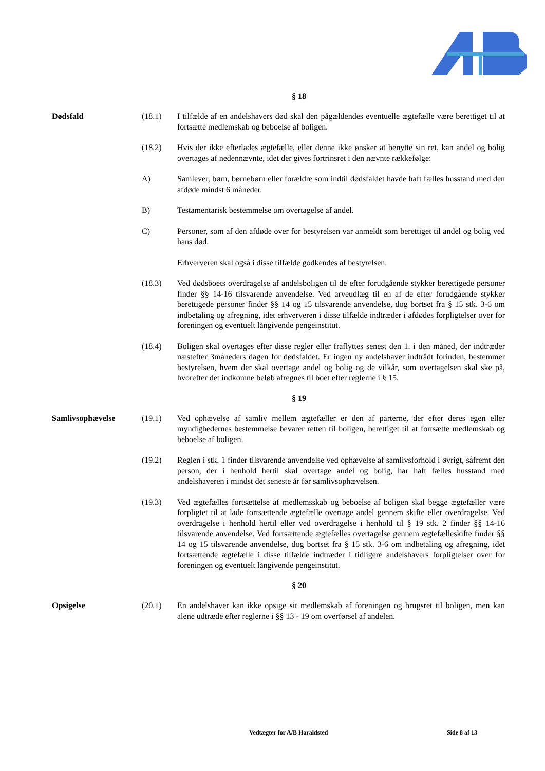§ 18
Dødsfald (18.1) I tilfælde af en andelshavers død skal den pågældendes eventuelle ægtefælle være berettiget til at fortsætte medlemskab og beboelse af boligen.
(18.2) Hvis der ikke efterlades ægtefælle, eller denne ikke ønsker at benytte sin ret, kan andel og bolig overtages af nedennævnte, idet der gives fortrinsret i den nævnte rækkefølge:
A) Samlever, børn, børnebørn eller forældre som indtil dødsfaldet havde haft fælles husstand med den afdøde mindst 6 måneder.
B) Testamentarisk bestemmelse om overtagelse af andel.
C) Personer, som af den afdøde over for bestyrelsen var anmeldt som berettiget til andel og bolig ved hans død.
Erhververen skal også i disse tilfælde godkendes af bestyrelsen.
(18.3) Ved dødsboets overdragelse af andelsboligen til de efter forudgående stykker berettigede personer finder §§ 14-16 tilsvarende anvendelse. Ved arveudlæg til en af de efter forudgående stykker berettigede personer finder §§ 14 og 15 tilsvarende anvendelse, dog bortset fra § 15 stk. 3-6 om indbetaling og afregning, idet erhververen i disse tilfælde indtræder i afdødes forpligtelser over for foreningen og eventuelt långivende pengeinstitut.
(18.4) Boligen skal overtages efter disse regler eller fraflyttes senest den 1. i den måned, der indtræder næstefter 3måneders dagen for dødsfaldet. Er ingen ny andelshaver indtrådt forinden, bestemmer bestyrelsen, hvem der skal overtage andel og bolig og de vilkår, som overtagelsen skal ske på, hvorefter det indkomne beløb afregnes til boet efter reglerne i § 15.
§ 19
Samlivsophævelse (19.1) Ved ophævelse af samliv mellem ægtefæller er den af parterne, der efter deres egen eller myndighedernes bestemmelse bevarer retten til boligen, berettiget til at fortsætte medlemskab og beboelse af boligen.
(19.2) Reglen i stk. 1 finder tilsvarende anvendelse ved ophævelse af samlivsforhold i øvrigt, såfremt den person, der i henhold hertil skal overtage andel og bolig, har haft fælles husstand med andelshaveren i mindst det seneste år før samlivsophævelsen.
(19.3) Ved ægtefælles fortsættelse af medlemsskab og beboelse af boligen skal begge ægtefæller være forpligtet til at lade fortsættende ægtefælle overtage andel gennem skifte eller overdragelse. Ved overdragelse i henhold hertil eller ved overdragelse i henhold til § 19 stk. 2 finder §§ 14-16 tilsvarende anvendelse. Ved fortsættende ægtefælles overtagelse gennem ægtefælleskifte finder §§ 14 og 15 tilsvarende anvendelse, dog bortset fra § 15 stk. 3-6 om indbetaling og afregning, idet fortsættende ægtefælle i disse tilfælde indtræder i tidligere andelshavers forpligtelser over for foreningen og eventuelt långivende pengeinstitut.
§ 20
Opsigelse (20.1) En andelshaver kan ikke opsige sit medlemskab af foreningen og brugsret til boligen, men kan alene udtræde efter reglerne i §§ 13 - 19 om overførsel af andelen.
Vedtægter for A/B Haraldsted Side 8 af 13